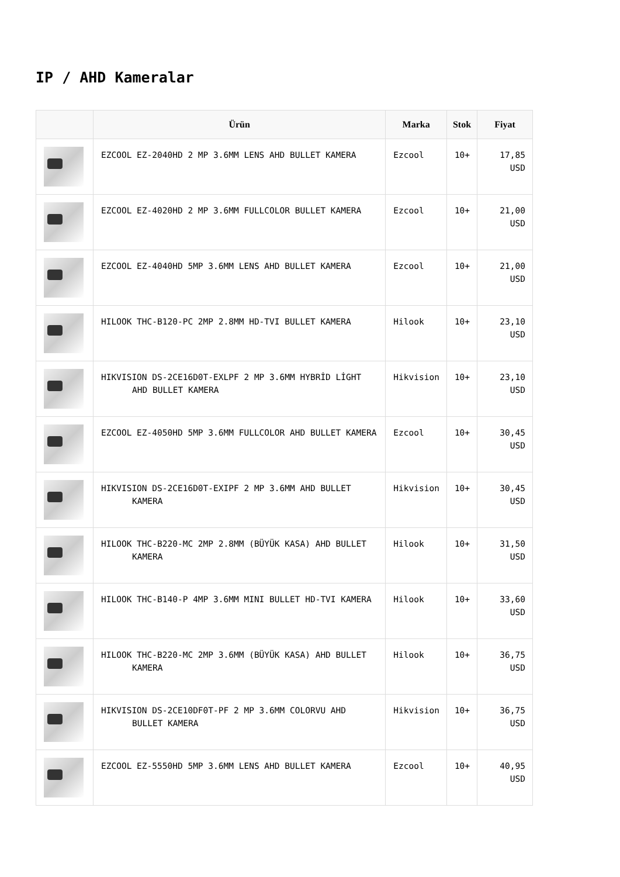IP / AHD Kameralar
| | Ürün | Marka | Stok | Fiyat |
| --- | --- | --- | --- | --- |
| | EZCOOL EZ-2040HD 2 MP 3.6MM LENS AHD BULLET KAMERA | Ezcool | 10+ | 17,85 USD |
| | EZCOOL EZ-4020HD 2 MP 3.6MM FULLCOLOR BULLET KAMERA | Ezcool | 10+ | 21,00 USD |
| | EZCOOL EZ-4040HD 5MP 3.6MM LENS AHD BULLET KAMERA | Ezcool | 10+ | 21,00 USD |
| | HILOOK THC-B120-PC 2MP 2.8MM HD-TVI BULLET KAMERA | Hilook | 10+ | 23,10 USD |
| | HIKVISION DS-2CE16D0T-EXLPF 2 MP 3.6MM HYBRİD LİGHT AHD BULLET KAMERA | Hikvision | 10+ | 23,10 USD |
| | EZCOOL EZ-4050HD 5MP 3.6MM FULLCOLOR AHD BULLET KAMERA | Ezcool | 10+ | 30,45 USD |
| | HIKVISION DS-2CE16D0T-EXIPF 2 MP 3.6MM AHD BULLET KAMERA | Hikvision | 10+ | 30,45 USD |
| | HILOOK THC-B220-MC 2MP 2.8MM (BÜYÜK KASA) AHD BULLET KAMERA | Hilook | 10+ | 31,50 USD |
| | HILOOK THC-B140-P 4MP 3.6MM MINI BULLET HD-TVI KAMERA | Hilook | 10+ | 33,60 USD |
| | HILOOK THC-B220-MC 2MP 3.6MM (BÜYÜK KASA) AHD BULLET KAMERA | Hilook | 10+ | 36,75 USD |
| | HIKVISION DS-2CE10DF0T-PF 2 MP 3.6MM COLORVU AHD BULLET KAMERA | Hikvision | 10+ | 36,75 USD |
| | EZCOOL EZ-5550HD 5MP 3.6MM LENS AHD BULLET KAMERA | Ezcool | 10+ | 40,95 USD |